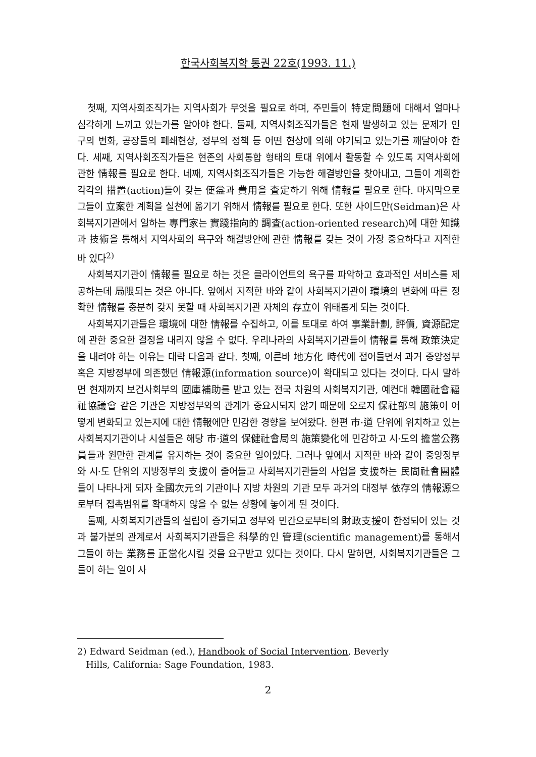한국사회복지학 통권 22호(1993. 11.)
첫째, 지역사회조직가는 지역사회가 무엇을 필요로 하며, 주민들이 特定問題에 대해서 얼마나 심각하게 느끼고 있는가를 알아야 한다. 둘째, 지역사회조직가들은 현재 발생하고 있는 문제가 인구의 변화, 공장들의 폐쇄현상, 정부의 정책 등 어떤 현상에 의해 야기되고 있는가를 깨달아야 한다. 세째, 지역사회조직가들은 현존의 사회통합 형태의 토대 위에서 활동할 수 있도록 지역사회에 관한 情報를 필요로 한다. 네째, 지역사회조직가들은 가능한 해결방안을 찾아내고, 그들이 계획한 각각의 措置(action)들이 갖는 便益과 費用을 査定하기 위해 情報를 필요로 한다. 마지막으로 그들이 立案한 계획을 실천에 옮기기 위해서 情報를 필요로 한다. 또한 사이드만(Seidman)은 사회복지기관에서 일하는 專門家는 實踐指向的 調査(action-oriented research)에 대한 知識과 技術을 통해서 지역사회의 욕구와 해결방안에 관한 情報를 갖는 것이 가장 중요하다고 지적한 바 있다<sup>2)</sup>
사회복지기관이 情報를 필요로 하는 것은 클라이언트의 욕구를 파악하고 효과적인 서비스를 제공하는데 局限되는 것은 아니다. 앞에서 지적한 바와 같이 사회복지기관이 環境의 변화에 따른 정확한 情報를 충분히 갖지 못할 때 사회복지기관 자체의 存立이 위태롭게 되는 것이다.
사회복지기관들은 環境에 대한 情報를 수집하고, 이를 토대로 하여 事業計劃, 評價, 資源配定에 관한 중요한 결정을 내리지 않을 수 없다. 우리나라의 사회복지기관들이 情報를 통해 政策決定을 내려야 하는 이유는 대략 다음과 같다. 첫째, 이른바 地方化 時代에 접어들면서 과거 중앙정부 혹은 지방정부에 의존했던 情報源(information source)이 확대되고 있다는 것이다. 다시 말하면 현재까지 보건사회부의 國庫補助를 받고 있는 전국 차원의 사회복지기관, 예컨대 韓國社會福祉協議會 같은 기관은 지방정부와의 관계가 중요시되지 않기 때문에 오로지 保社部의 施策이 어떻게 변화되고 있는지에 대한 情報에만 민감한 경향을 보여왔다. 한편 市·道 단위에 위치하고 있는 사회복지기관이나 시설들은 해당 市·道의 保健社會局의 施策變化에 민감하고 시·도의 擔當公務員들과 원만한 관계를 유지하는 것이 중요한 일이었다. 그러나 앞에서 지적한 바와 같이 중앙정부와 시·도 단위의 지방정부의 支援이 줄어들고 사회복지기관들의 사업을 支援하는 民間社會團體들이 나타나게 되자 全國次元의 기관이나 지방 차원의 기관 모두 과거의 대정부 依存의 情報源으로부터 접촉범위를 확대하지 않을 수 없는 상황에 놓이게 된 것이다.
둘째, 사회복지기관들의 설립이 증가되고 정부와 민간으로부터의 財政支援이 한정되어 있는 것과 불가분의 관계로서 사회복지기관들은 科學的인 管理(scientific management)를 통해서 그들이 하는 業務를 正當化시킬 것을 요구받고 있다는 것이다. 다시 말하면, 사회복지기관들은 그들이 하는 일이 사
2) Edward Seidman (ed.), Handbook of Social Intervention, Beverly
Hills, California: Sage Foundation, 1983.
2